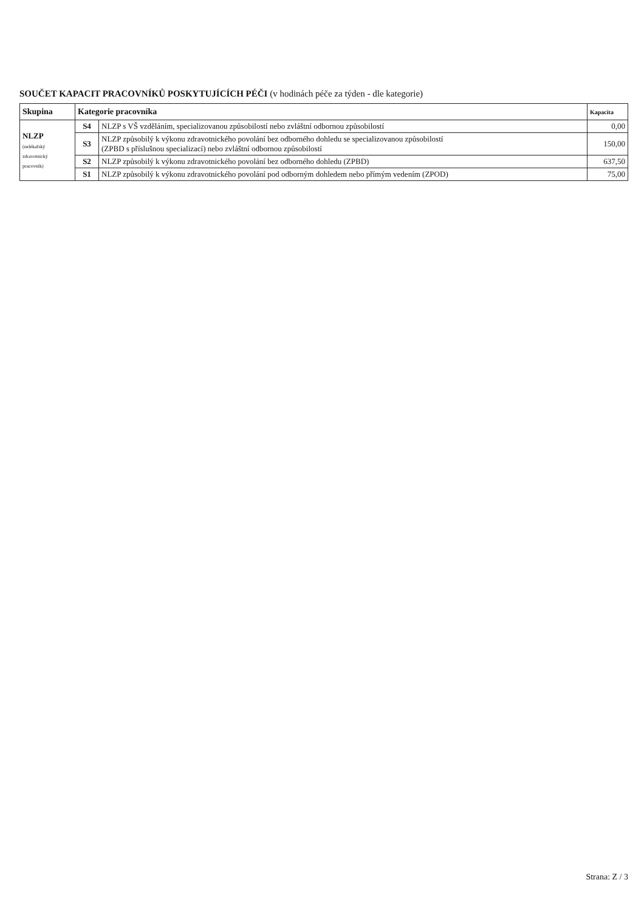SOUČET KAPACIT PRACOVNÍKŮ POSKYTUJÍCÍCH PÉČI (v hodinách péče za týden - dle kategorie)
| Skupina | Kategorie pracovníka | | Kapacita |
| --- | --- | --- | --- |
| NLZP (nelékařský zdravotnický pracovník) | S4 | NLZP s VŠ vzděláním, specializovanou způsobilostí nebo zvláštní odbornou způsobilostí | 0,00 |
| | S3 | NLZP způsobilý k výkonu zdravotnického povolání bez odborného dohledu se specializovanou způsobilostí (ZPBD s příslušnou specializací) nebo zvláštní odbornou způsobilostí | 150,00 |
| | S2 | NLZP způsobilý k výkonu zdravotnického povolání bez odborného dohledu (ZPBD) | 637,50 |
| | S1 | NLZP způsobilý k výkonu zdravotnického povolání pod odborným dohledem nebo přímým vedením (ZPOD) | 75,00 |
Strana: Z / 3